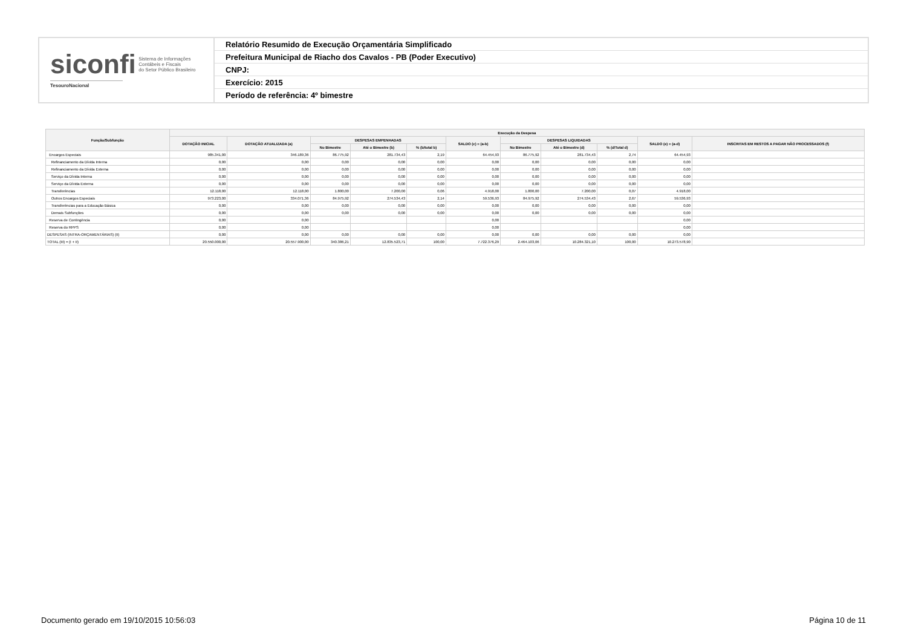siconfi Sistema de Informações
Contábeis e Fiscais
do Setor Público Brasileiro
TesouroNacional
Relatório Resumido de Execução Orçamentária Simplificado
Prefeitura Municipal de Riacho dos Cavalos - PB (Poder Executivo)
CNPJ:
Exercício: 2015
Período de referência: 4º bimestre
| Função/Subfunção | Execução da Despesa | | | | | | | | | | |
| --- | --- | --- | --- | --- | --- | --- | --- | --- | --- | --- | --- |
| | DOTAÇÃO INICIAL | DOTAÇÃO ATUALIZADA (a) | DESPESAS EMPENHADAS | | | SALDO (c) = (a-b) | DESPESAS LIQUIDADAS | | | SALDO (e) = (a-d) | INSCRITAS EM RESTOS A PAGAR NÃO PROCESSADOS (f) |
| | | | No Bimestre | Até o Bimestre (b) | % (b/total b) | | No Bimestre | Até o Bimestre (d) | % (d/Total d) | | |
| Encargos Especiais | 985.341,00 | 346.189,36 | 86.775,92 | 281.734,43 | 2,19 | 64.454,93 | 86.775,92 | 281.734,43 | 2,74 | 64.454,93 | |
| Refinanciamento da Dívida Interna | 0,00 | 0,00 | 0,00 | 0,00 | 0,00 | 0,00 | 0,00 | 0,00 | 0,00 | 0,00 | |
| Refinanciamento da Dívida Externa | 0,00 | 0,00 | 0,00 | 0,00 | 0,00 | 0,00 | 0,00 | 0,00 | 0,00 | 0,00 | |
| Serviço da Dívida Interna | 0,00 | 0,00 | 0,00 | 0,00 | 0,00 | 0,00 | 0,00 | 0,00 | 0,00 | 0,00 | |
| Serviço da Dívida Externa | 0,00 | 0,00 | 0,00 | 0,00 | 0,00 | 0,00 | 0,00 | 0,00 | 0,00 | 0,00 | |
| Transferências | 12.118,00 | 12.118,00 | 1.800,00 | 7.200,00 | 0,06 | 4.918,00 | 1.800,00 | 7.200,00 | 0,07 | 4.918,00 | |
| Outros Encargos Especiais | 973.223,00 | 334.071,36 | 84.975,92 | 274.534,43 | 2,14 | 59.536,93 | 84.975,92 | 274.534,43 | 2,67 | 59.536,93 | |
| Transferências para a Educação Básica | 0,00 | 0,00 | 0,00 | 0,00 | 0,00 | 0,00 | 0,00 | 0,00 | 0,00 | 0,00 | |
| Demais Subfunções | 0,00 | 0,00 | 0,00 | 0,00 | 0,00 | 0,00 | 0,00 | 0,00 | 0,00 | 0,00 | |
| Reserva de Contingência | 0,00 | 0,00 | | | | 0,00 | | | | 0,00 | |
| Reserva do RPPS | 0,00 | 0,00 | | | | 0,00 | | | | 0,00 | |
| DESPESAS (INTRA-ORÇAMENTÁRIAS) (II) | 0,00 | 0,00 | 0,00 | 0,00 | 0,00 | 0,00 | 0,00 | 0,00 | 0,00 | 0,00 | |
| TOTAL (III) = (I + II) | 20.550.000,00 | 20.557.900,00 | 340.386,21 | 12.835.523,71 | 100,00 | 7.722.376,29 | 2.464.103,06 | 10.284.321,10 | 100,00 | 10.273.578,90 | |
Documento gerado em 19/10/2015 10:56:03 Página 10 de 11